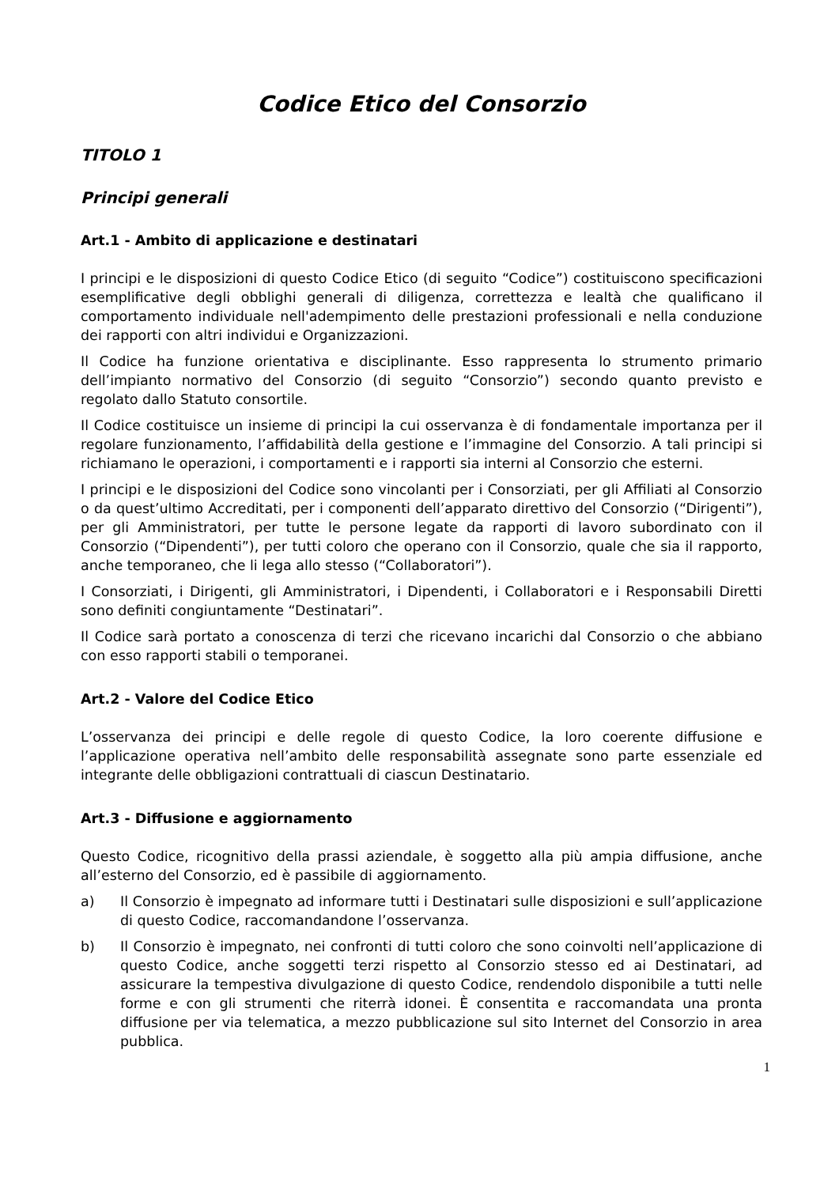Codice Etico del Consorzio
TITOLO 1
Principi generali
Art.1 - Ambito di applicazione e destinatari
I principi e le disposizioni di questo Codice Etico (di seguito “Codice”) costituiscono specificazioni esemplificative degli obblighi generali di diligenza, correttezza e lealtà che qualificano il comportamento individuale nell'adempimento delle prestazioni professionali e nella conduzione dei rapporti con altri individui e Organizzazioni.
Il Codice ha funzione orientativa e disciplinante. Esso rappresenta lo strumento primario dell’impianto normativo del Consorzio (di seguito “Consorzio”) secondo quanto previsto e regolato dallo Statuto consortile.
Il Codice costituisce un insieme di principi la cui osservanza è di fondamentale importanza per il regolare funzionamento, l’affidabilità della gestione e l’immagine del Consorzio. A tali principi si richiamano le operazioni, i comportamenti e i rapporti sia interni al Consorzio che esterni.
I principi e le disposizioni del Codice sono vincolanti per i Consorziati, per gli Affiliati al Consorzio o da quest’ultimo Accreditati, per i componenti dell’apparato direttivo del Consorzio (“Dirigenti”), per gli Amministratori, per tutte le persone legate da rapporti di lavoro subordinato con il Consorzio (“Dipendenti”), per tutti coloro che operano con il Consorzio, quale che sia il rapporto, anche temporaneo, che li lega allo stesso (“Collaboratori”).
I Consorziati, i Dirigenti, gli Amministratori, i Dipendenti, i Collaboratori e i Responsabili Diretti sono definiti congiuntamente “Destinatari”.
Il Codice sarà portato a conoscenza di terzi che ricevano incarichi dal Consorzio o che abbiano con esso rapporti stabili o temporanei.
Art.2 - Valore del Codice Etico
L’osservanza dei principi e delle regole di questo Codice, la loro coerente diffusione e l’applicazione operativa nell’ambito delle responsabilità assegnate sono parte essenziale ed integrante delle obbligazioni contrattuali di ciascun Destinatario.
Art.3 - Diffusione e aggiornamento
Questo Codice, ricognitivo della prassi aziendale, è soggetto alla più ampia diffusione, anche all’esterno del Consorzio, ed è passibile di aggiornamento.
a) Il Consorzio è impegnato ad informare tutti i Destinatari sulle disposizioni e sull’applicazione di questo Codice, raccomandandone l’osservanza.
b) Il Consorzio è impegnato, nei confronti di tutti coloro che sono coinvolti nell’applicazione di questo Codice, anche soggetti terzi rispetto al Consorzio stesso ed ai Destinatari, ad assicurare la tempestiva divulgazione di questo Codice, rendendolo disponibile a tutti nelle forme e con gli strumenti che riterrà idonei. È consentita e raccomandata una pronta diffusione per via telematica, a mezzo pubblicazione sul sito Internet del Consorzio in area pubblica.
1